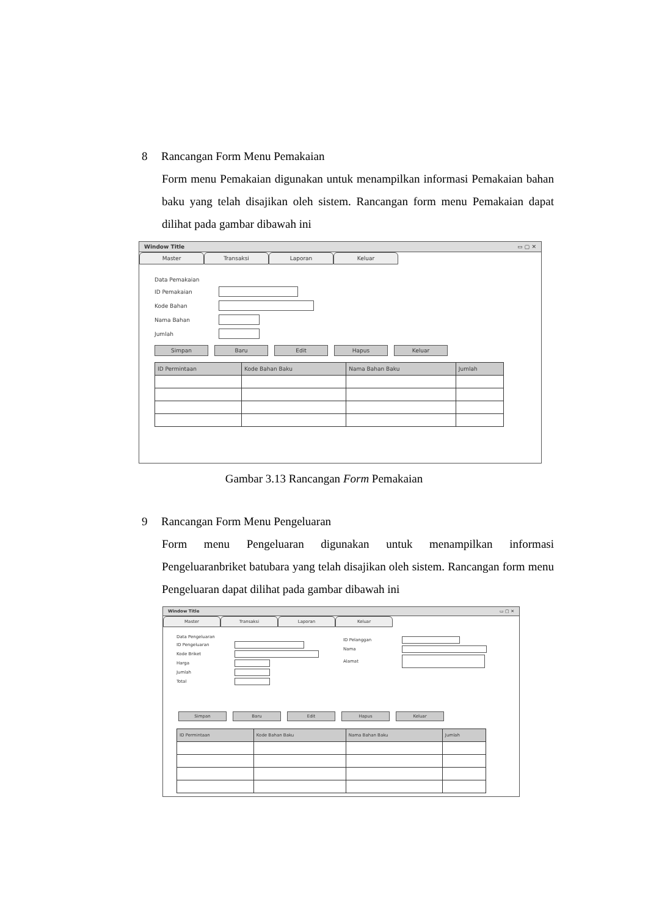8 Rancangan Form Menu Pemakaian
Form menu Pemakaian digunakan untuk menampilkan informasi Pemakaian bahan baku yang telah disajikan oleh sistem. Rancangan form menu Pemakaian dapat dilihat pada gambar dibawah ini
Window Title ▭ ▢ ✕
Master Transaksi Laporan Keluar
Data Pemakaian
ID Pemakaian
Kode Bahan
Nama Bahan
Jumlah
Simpan Baru Edit Hapus Keluar
| ID Permintaan | Kode Bahan Baku | Nama Bahan Baku | Jumlah |
| --- | --- | --- | --- |
Gambar 3.13 Rancangan Form Pemakaian
9 Rancangan Form Menu Pengeluaran
Form menu Pengeluaran digunakan untuk menampilkan informasi Pengeluaranbriket batubara yang telah disajikan oleh sistem. Rancangan form menu Pengeluaran dapat dilihat pada gambar dibawah ini
Window Title ▭ ▢ ✕
Master Transaksi Laporan Keluar
Data Pengeluaran
ID Pengeluaran
Kode Briket
Harga
Jumlah
Total
ID Pelanggan
Nama
Alamat
Simpan Baru Edit Hapus Keluar
| ID Permintaan | Kode Bahan Baku | Nama Bahan Baku | Jumlah |
| --- | --- | --- | --- |